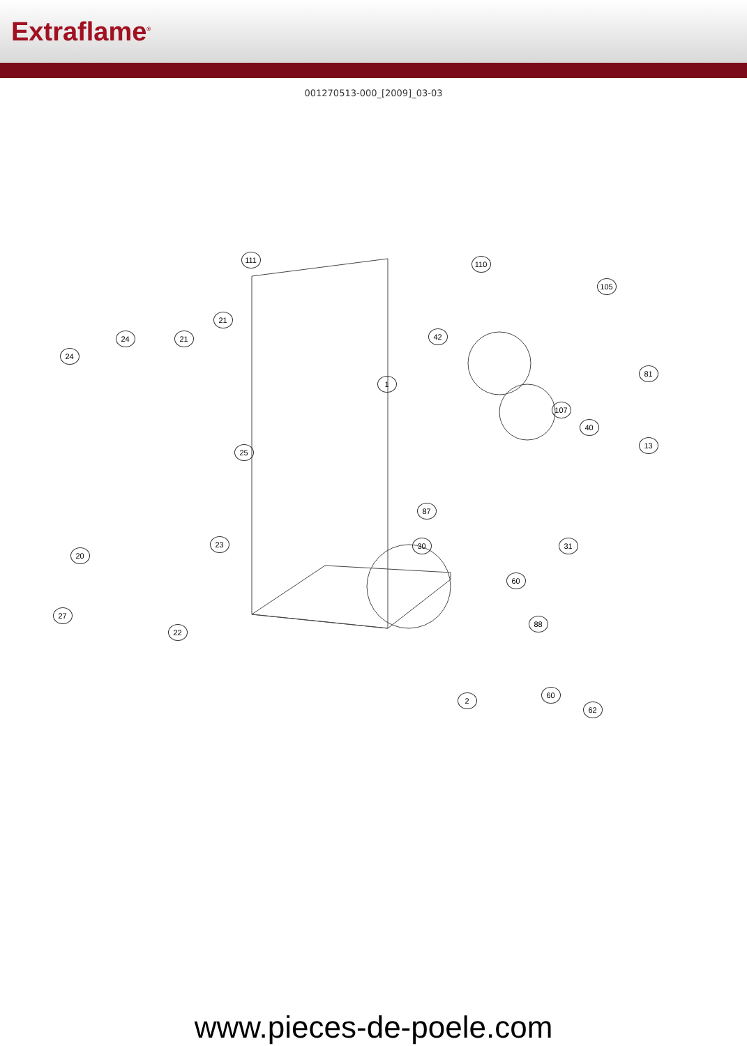Extraflame<sup>®</sup>
001270513-000_[2009]_03-03
111 110
105
21
24 21 42
24
81
1
107
40
25
13
87
31 23
20
30
60
27
22
88
2
60
62
www.pieces-de-poele.com